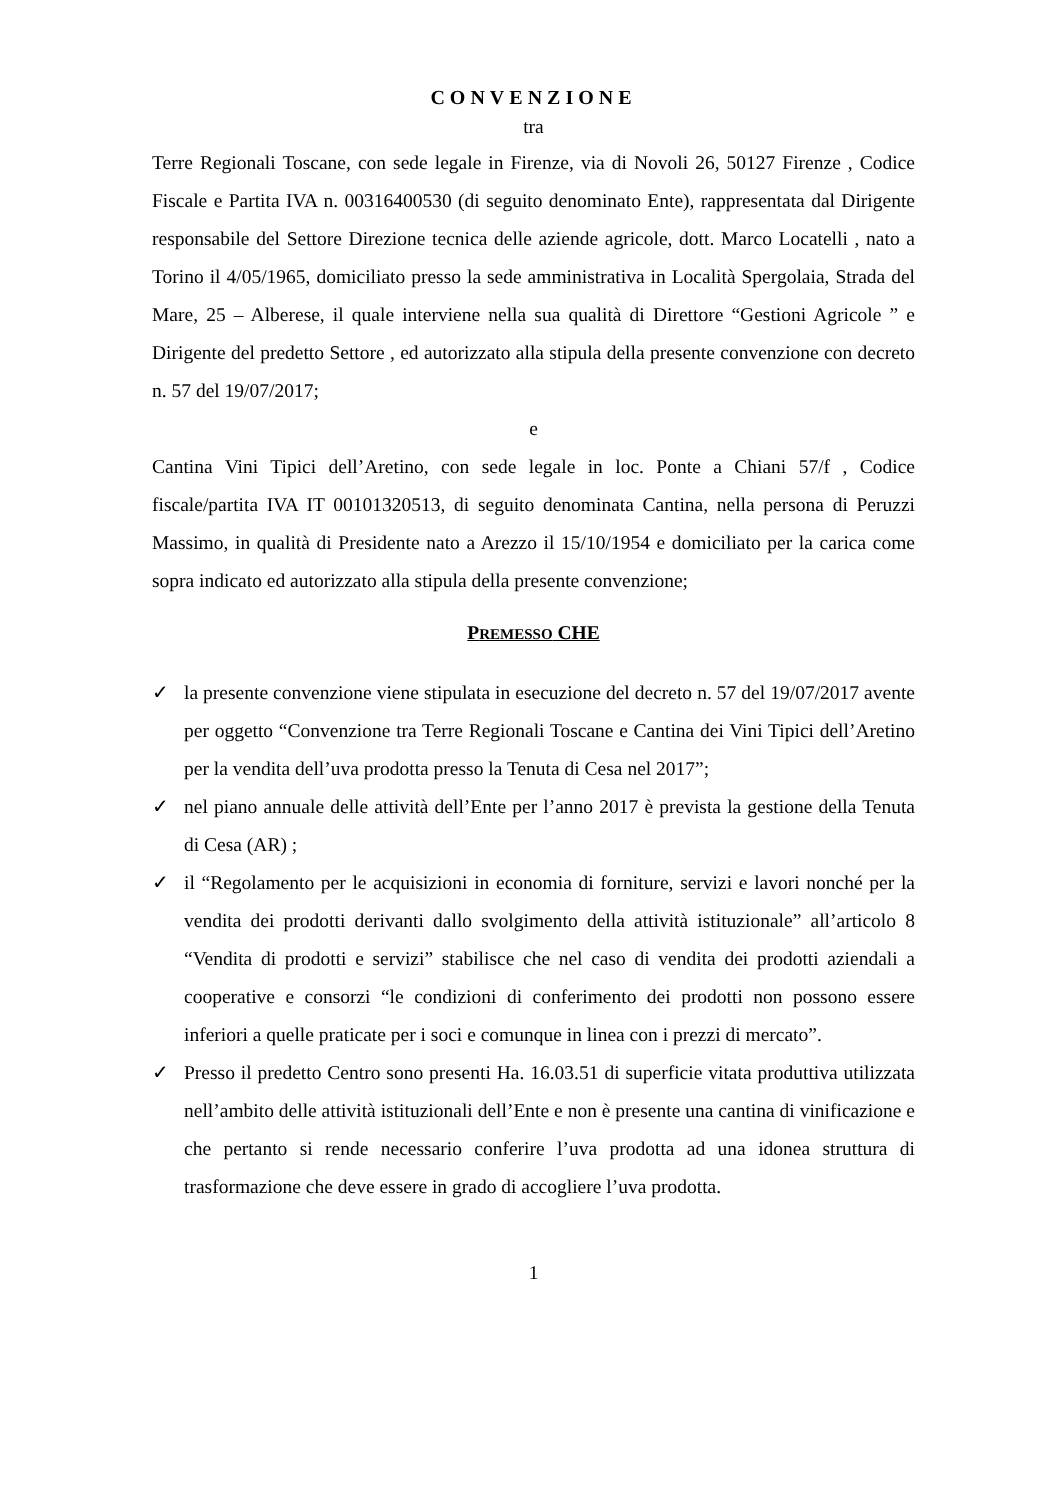CONVENZIONE
tra
Terre Regionali Toscane, con sede legale in Firenze, via di Novoli 26, 50127 Firenze , Codice Fiscale e Partita IVA n. 00316400530 (di seguito denominato Ente), rappresentata dal Dirigente responsabile del Settore Direzione tecnica delle aziende agricole, dott. Marco Locatelli , nato a Torino il 4/05/1965, domiciliato presso la sede amministrativa in Località Spergolaia, Strada del Mare, 25 – Alberese, il quale interviene nella sua qualità di Direttore “Gestioni Agricole ” e Dirigente del predetto Settore , ed autorizzato alla stipula della presente convenzione con decreto n. 57 del 19/07/2017;
e
Cantina Vini Tipici dell’Aretino, con sede legale in loc. Ponte a Chiani 57/f , Codice fiscale/partita IVA IT 00101320513, di seguito denominata Cantina, nella persona di Peruzzi Massimo, in qualità di Presidente nato a Arezzo il 15/10/1954 e domiciliato per la carica come sopra indicato ed autorizzato alla stipula della presente convenzione;
PREMESSO CHE
✓ la presente convenzione viene stipulata in esecuzione del decreto n. 57 del 19/07/2017 avente per oggetto “Convenzione tra Terre Regionali Toscane e Cantina dei Vini Tipici dell’Aretino per la vendita dell’uva prodotta presso la Tenuta di Cesa nel 2017”;
✓ nel piano annuale delle attività dell’Ente per l’anno 2017 è prevista la gestione della Tenuta di Cesa (AR) ;
✓ il “Regolamento per le acquisizioni in economia di forniture, servizi e lavori nonché per la vendita dei prodotti derivanti dallo svolgimento della attività istituzionale” all’articolo 8 “Vendita di prodotti e servizi” stabilisce che nel caso di vendita dei prodotti aziendali a cooperative e consorzi “le condizioni di conferimento dei prodotti non possono essere inferiori a quelle praticate per i soci e comunque in linea con i prezzi di mercato”.
✓ Presso il predetto Centro sono presenti Ha. 16.03.51 di superficie vitata produttiva utilizzata nell’ambito delle attività istituzionali dell’Ente e non è presente una cantina di vinificazione e che pertanto si rende necessario conferire l’uva prodotta ad una idonea struttura di trasformazione che deve essere in grado di accogliere l’uva prodotta.
1